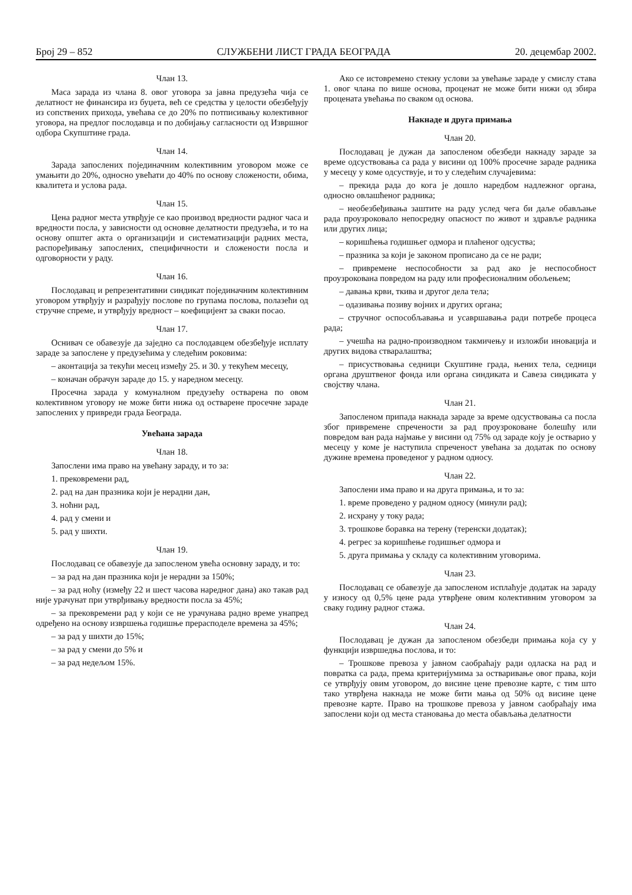Број 29 – 852 СЛУЖБЕНИ ЛИСТ ГРАДА БЕОГРАДА 20. децембар 2002.
Члан 13.
Маса зарада из члана 8. овог уговора за јавна предузећа чија се делатност не финансира из буџета, већ се средства у целости обезбеђују из сопствених прихода, увећава се до 20% по потписивању колективног уговора, на предлог послодавца и по добијању сагласности од Извршног одбора Скупштине града.
Члан 14.
Зарада запослених појединачним колективним уговором може се умањити до 20%, односно увећати до 40% по основу сложености, обима, квалитета и услова рада.
Члан 15.
Цена радног места утврђује се као производ вредности радног часа и вредности посла, у зависности од основне делатности предузећа, и то на основу општег акта о организацији и систематизацији радних места, распоређивању запослених, специфичности и сложености посла и одговорности у раду.
Члан 16.
Послодавац и репрезентативни синдикат појединачним колективним уговором утврђују и разрађују послове по групама послова, полазећи од стручне спреме, и утврђују вредност – коефицијент за сваки посао.
Члан 17.
Оснивач се обавезује да заједно са послодавцем обезбеђује исплату зараде за запослене у предузећима у следећим роковима:
– аконтација за текући месец између 25. и 30. у текућем месецу,
– коначан обрачун зараде до 15. у наредном месецу.
Просечна зарада у комуналном предузећу остварена по овом колективном уговору не може бити нижа од остварене просечне зараде запослених у привреди града Београда.
Увећана зарада
Члан 18.
Запослени има право на увећану зараду, и то за:
1. прековремени рад,
2. рад на дан празника који је нерадни дан,
3. ноћни рад,
4. рад у смени и
5. рад у шихти.
Члан 19.
Послодавац се обавезује да запосленом увећа основну зараду, и то:
– за рад на дан празника који је нерадни за 150%;
– за рад ноћу (између 22 и шест часова наредног дана) ако такав рад није урачунат при утврђивању вредности посла за 45%;
– за прековремени рад у који се не урачунава радно време унапред одређено на основу извршења годишње прерасподеле времена за 45%;
– за рад у шихти до 15%;
– за рад у смени до 5% и
– за рад недељом 15%.
Ако се истовремено стекну услови за увећање зараде у смислу става 1. овог члана по више основа, проценат не може бити нижи од збира процената увећања по сваком од основа.
Накнаде и друга примања
Члан 20.
Послодавац је дужан да запосленом обезбеди накнаду зараде за време одсуствовања са рада у висини од 100% просечне зараде радника у месецу у коме одсуствује, и то у следећим случајевима:
– прекида рада до кога је дошло наредбом надлежног органа, односно овлашћеног радника;
– необезбеђивања заштите на раду услед чега би даље обављање рада проузроковало непосредну опасност по живот и здравље радника или других лица;
– коришћења годишњег одмора и плаћеног одсуства;
– празника за који је законом прописано да се не ради;
– привремене неспособности за рад ако је неспособност проузрокована повредом на раду или професионалним обољењем;
– давања крви, ткива и другог дела тела;
– одазивања позиву војних и других органа;
– стручног оспособљавања и усавршавања ради потребе процеса рада;
– учешћа на радно-производном такмичењу и изложби иновација и других видова стваралаштва;
– присуствовања седници Скуштине града, њених тела, седници органа друштвеног фонда или органа синдиката и Савеза синдиката у својству члана.
Члан 21.
Запосленом припада накнада зараде за време одсуствовања са посла због привремене спречености за рад проузроковане болешћу или повредом ван рада најмање у висини од 75% од зараде коју је остварио у месецу у коме је наступила спреченост увећана за додатак по основу дужине времена проведеног у радном односу.
Члан 22.
Запослени има право и на друга примања, и то за:
1. време проведено у радном односу (минули рад);
2. исхрану у току рада;
3. трошкове боравка на терену (теренски додатак);
4. регрес за коришћење годишњег одмора и
5. друга примања у складу са колективним уговорима.
Члан 23.
Послодавац се обавезује да запосленом исплаћује додатак на зараду у износу од 0,5% цене рада утврђене овим колективним уговором за сваку годину радног стажа.
Члан 24.
Послодавац је дужан да запосленом обезбеди примања која су у функцији извршедња послова, и то:
– Трошкове превоза у јавном саобраћају ради одласка на рад и повратка са рада, према критеријумима за остваривање овог права, који се утврђују овим уговором, до висине цене превозне карте, с тим што тако утврђена накнада не може бити мања од 50% од висине цене превозне карте. Право на трошкове превоза у јавном саобраћају има запослени који од места становања до места обављања делатности